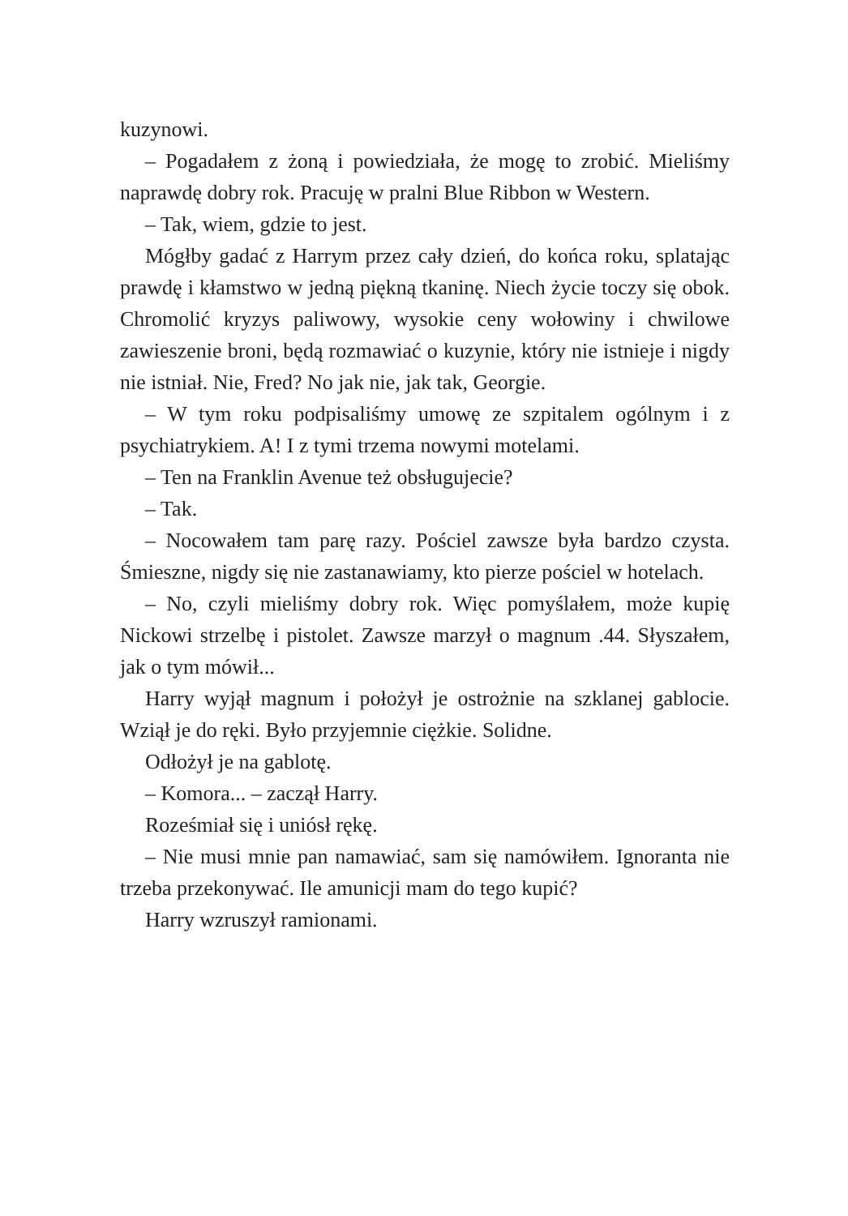kuzynowi.
– Pogadałem z żoną i powiedziała, że mogę to zrobić. Mieliśmy naprawdę dobry rok. Pracuję w pralni Blue Ribbon w Western.
– Tak, wiem, gdzie to jest.
Mógłby gadać z Harrym przez cały dzień, do końca roku, splatając prawdę i kłamstwo w jedną piękną tkaninę. Niech życie toczy się obok. Chromolić kryzys paliwowy, wysokie ceny wołowiny i chwilowe zawieszenie broni, będą rozmawiać o kuzynie, który nie istnieje i nigdy nie istniał. Nie, Fred? No jak nie, jak tak, Georgie.
– W tym roku podpisaliśmy umowę ze szpitalem ogólnym i z psychiatrykiem. A! I z tymi trzema nowymi motelami.
– Ten na Franklin Avenue też obsługujecie?
– Tak.
– Nocowałem tam parę razy. Pościel zawsze była bardzo czysta. Śmieszne, nigdy się nie zastanawiamy, kto pierze pościel w hotelach.
– No, czyli mieliśmy dobry rok. Więc pomyślałem, może kupię Nickowi strzelbę i pistolet. Zawsze marzył o magnum .44. Słyszałem, jak o tym mówił...
Harry wyjął magnum i położył je ostrożnie na szklanej gablocie. Wziął je do ręki. Było przyjemnie ciężkie. Solidne.
Odłożył je na gablotę.
– Komora... – zaczął Harry.
Roześmiał się i uniósł rękę.
– Nie musi mnie pan namawiać, sam się namówiłem. Ignoranta nie trzeba przekonywać. Ile amunicji mam do tego kupić?
Harry wzruszył ramionami.